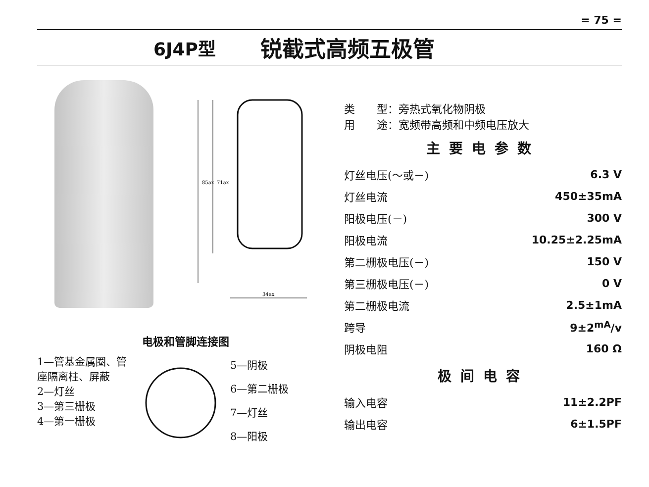= 75 =
6J4P型 锐截式高频五极管
85ax
71ax
34ax
电极和管脚连接图
1—管基金属圈、管座隔离柱、屏蔽
2—灯丝
3—第三栅极
4—第一栅极
5—阴极
6—第二栅极
7—灯丝
8—阳极
类　　型：旁热式氧化物阴极
用　　途：宽频带高频和中频电压放大
主要电参数
| 灯丝电压(～或－) | 6.3 V |
| 灯丝电流 | 450±35mA |
| 阳极电压(－) | 300 V |
| 阳极电流 | 10.25±2.25mA |
| 第二栅极电压(－) | 150 V |
| 第三栅极电压(－) | 0 V |
| 第二栅极电流 | 2.5±1mA |
| 跨导 | 9±2<sup>mA</sup>/v |
| 阴极电阻 | 160 Ω |
极间电容
| 输入电容 | 11±2.2PF |
| 输出电容 | 6±1.5PF |